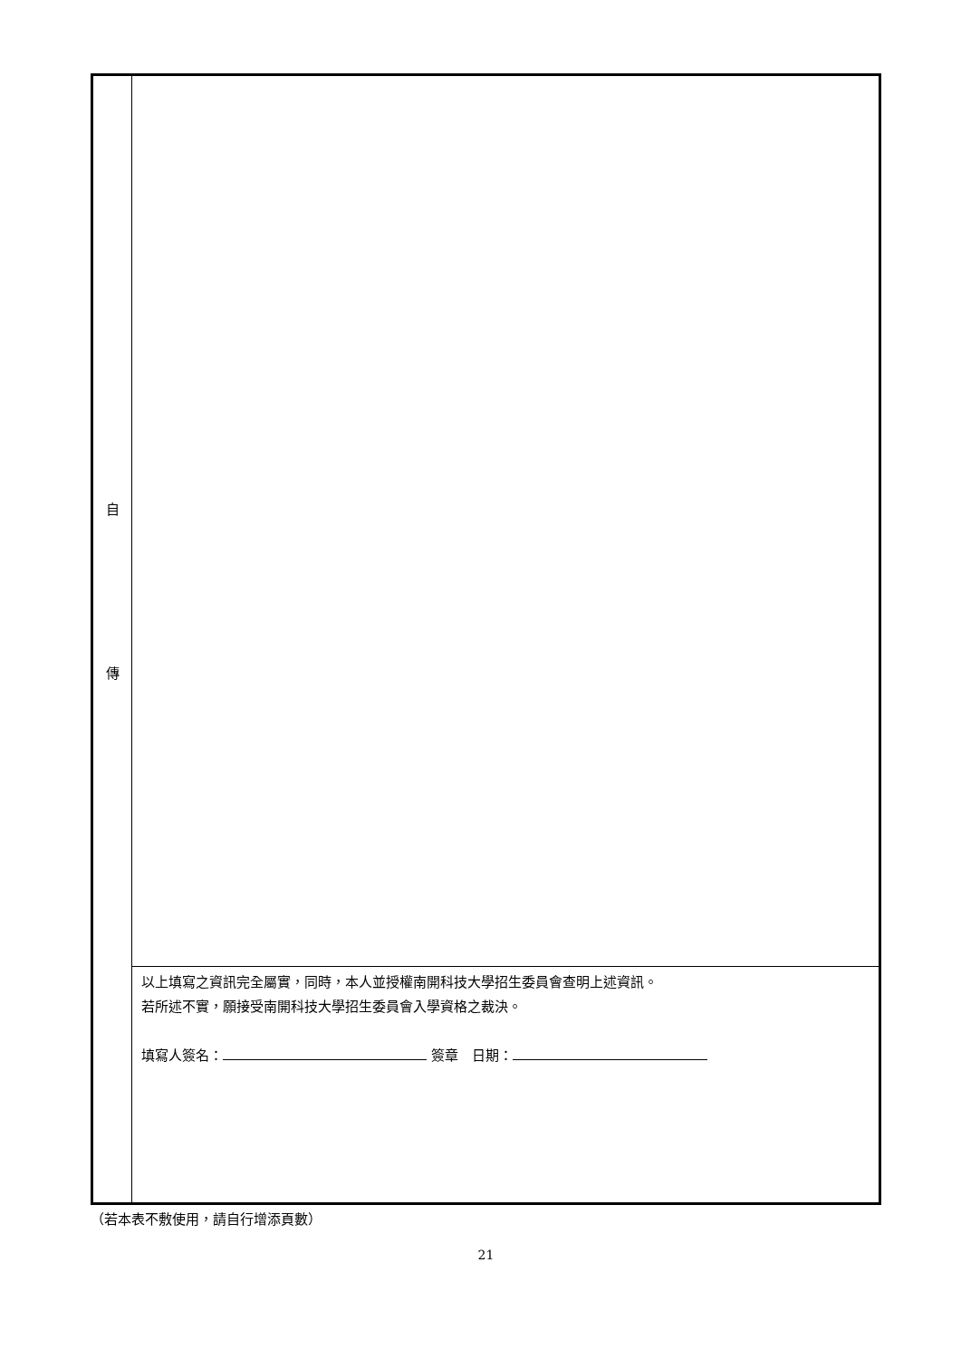| 自 傳 | |
| | 以上填寫之資訊完全屬實，同時，本人並授權南開科技大學招生委員會查明上述資訊。 若所述不實，願接受南開科技大學招生委員會入學資格之裁決。 填寫人簽名： 簽章 日期： |
（若本表不敷使用，請自行增添頁數）
21